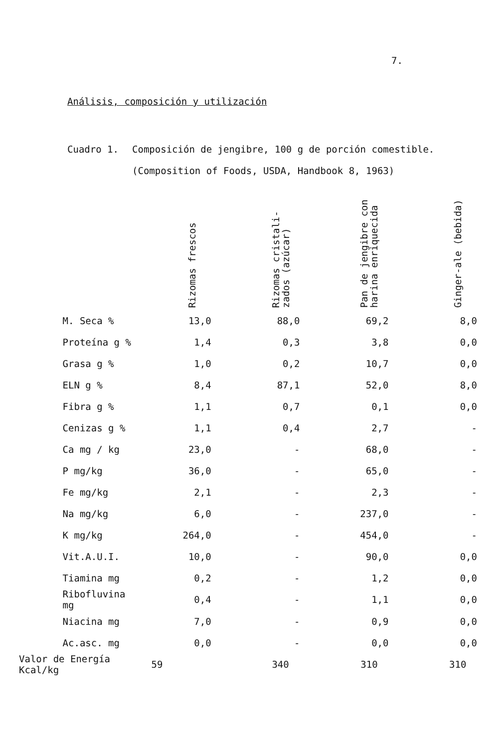7.
Análisis, composición y utilización
Cuadro 1. Composición de jengibre, 100 g de porción comestible.
(Composition of Foods, USDA, Handbook 8, 1963)
| | Rizomas frescos | Rizomas cristali- zados (azúcar) | Pan de jengibre con harina enriquecida | Ginger-ale (bebida) |
| --- | --- | --- | --- | --- |
| M. Seca % | 13,0 | 88,0 | 69,2 | 8,0 |
| Proteína g % | 1,4 | 0,3 | 3,8 | 0,0 |
| Grasa g % | 1,0 | 0,2 | 10,7 | 0,0 |
| ELN g % | 8,4 | 87,1 | 52,0 | 8,0 |
| Fibra g % | 1,1 | 0,7 | 0,1 | 0,0 |
| Cenizas g % | 1,1 | 0,4 | 2,7 | - |
| Ca mg / kg | 23,0 | - | 68,0 | - |
| P mg/kg | 36,0 | - | 65,0 | - |
| Fe mg/kg | 2,1 | - | 2,3 | - |
| Na mg/kg | 6,0 | - | 237,0 | - |
| K mg/kg | 264,0 | - | 454,0 | - |
| Vit.A.U.I. | 10,0 | - | 90,0 | 0,0 |
| Tiamina mg | 0,2 | - | 1,2 | 0,0 |
| Ribofluvina mg | 0,4 | - | 1,1 | 0,0 |
| Niacina mg | 7,0 | - | 0,9 | 0,0 |
| Ac.asc. mg | 0,0 | - | 0,0 | 0,0 |
| Valor de Energía Kcal/kg | 59 | 340 | 310 | 310 |